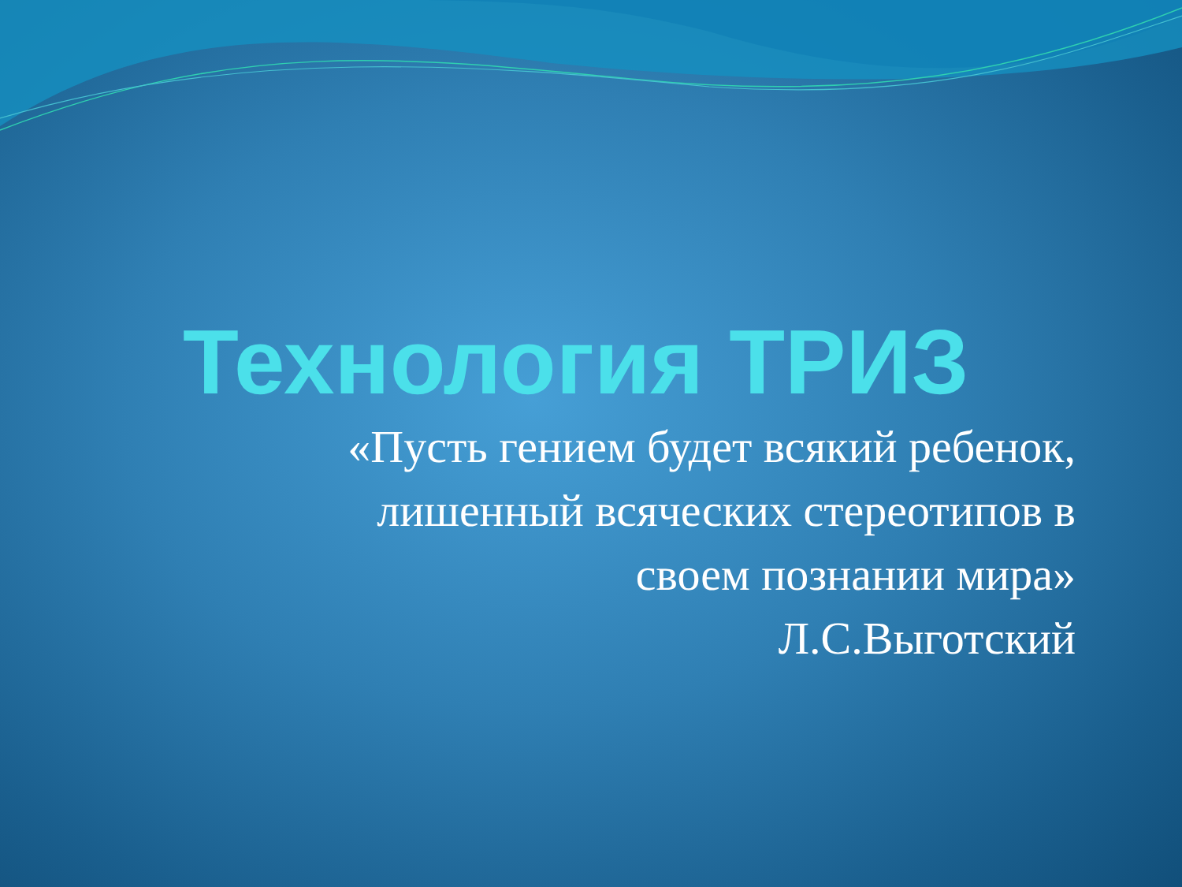Технология ТРИЗ
«Пусть гением будет всякий ребенок,
лишенный всяческих стереотипов в
своем познании мира»
Л.С.Выготский